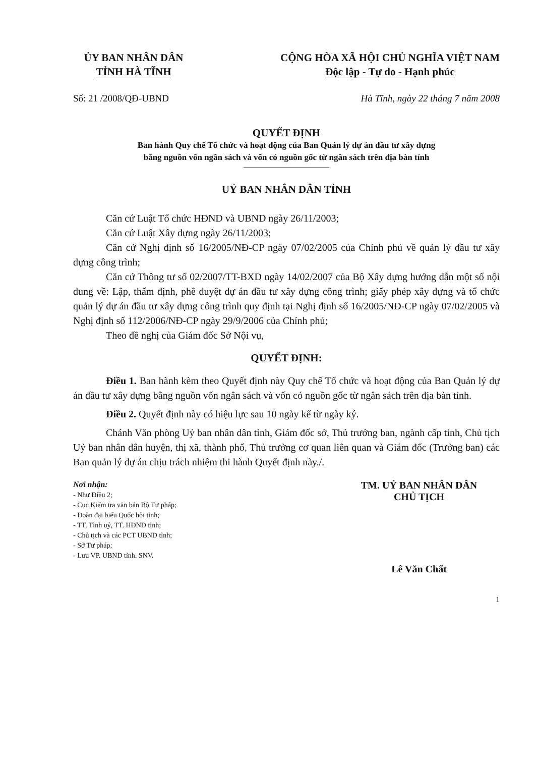ỦY BAN NHÂN DÂN
TỈNH HÀ TĨNH
CỘNG HÒA XÃ HỘI CHỦ NGHĨA VIỆT NAM
Độc lập - Tự do - Hạnh phúc
Số: 21 /2008/QĐ-UBND Hà Tĩnh, ngày 22 tháng 7 năm 2008
QUYẾT ĐỊNH
Ban hành Quy chế Tổ chức và hoạt động của Ban Quản lý dự án đầu tư xây dựng
bằng nguồn vốn ngân sách và vốn có nguồn gốc từ ngân sách trên địa bàn tỉnh
UỶ BAN NHÂN DÂN TỈNH
Căn cứ Luật Tổ chức HĐND và UBND ngày 26/11/2003;
Căn cứ Luật Xây dựng ngày 26/11/2003;
Căn cứ Nghị định số 16/2005/NĐ-CP ngày 07/02/2005 của Chính phủ về quản lý đầu tư xây dựng công trình;
Căn cứ Thông tư số 02/2007/TT-BXD ngày 14/02/2007 của Bộ Xây dựng hướng dẫn một số nội dung về: Lập, thẩm định, phê duyệt dự án đầu tư xây dựng công trình; giấy phép xây dựng và tổ chức quản lý dự án đầu tư xây dựng công trình quy định tại Nghị định số 16/2005/NĐ-CP ngày 07/02/2005 và Nghị định số 112/2006/NĐ-CP ngày 29/9/2006 của Chính phủ;
Theo đề nghị của Giám đốc Sở Nội vụ,
QUYẾT ĐỊNH:
Điều 1. Ban hành kèm theo Quyết định này Quy chế Tổ chức và hoạt động của Ban Quản lý dự án đầu tư xây dựng bằng nguồn vốn ngân sách và vốn có nguồn gốc từ ngân sách trên địa bàn tỉnh.
Điều 2. Quyết định này có hiệu lực sau 10 ngày kể từ ngày ký.
Chánh Văn phòng Uỷ ban nhân dân tỉnh, Giám đốc sở, Thủ trưởng ban, ngành cấp tỉnh, Chủ tịch Uỷ ban nhân dân huyện, thị xã, thành phố, Thủ trưởng cơ quan liên quan và Giám đốc (Trưởng ban) các Ban quản lý dự án chịu trách nhiệm thi hành Quyết định này./.
Nơi nhận:
- Như Điều 2;
- Cục Kiểm tra văn bản Bộ Tư pháp;
- Đoàn đại biểu Quốc hội tỉnh;
- TT. Tỉnh uỷ, TT. HĐND tỉnh;
- Chủ tịch và các PCT UBND tỉnh;
- Sở Tư pháp;
- Lưu VP. UBND tỉnh. SNV.
TM. UỶ BAN NHÂN DÂN
CHỦ TỊCH
Lê Văn Chất
1